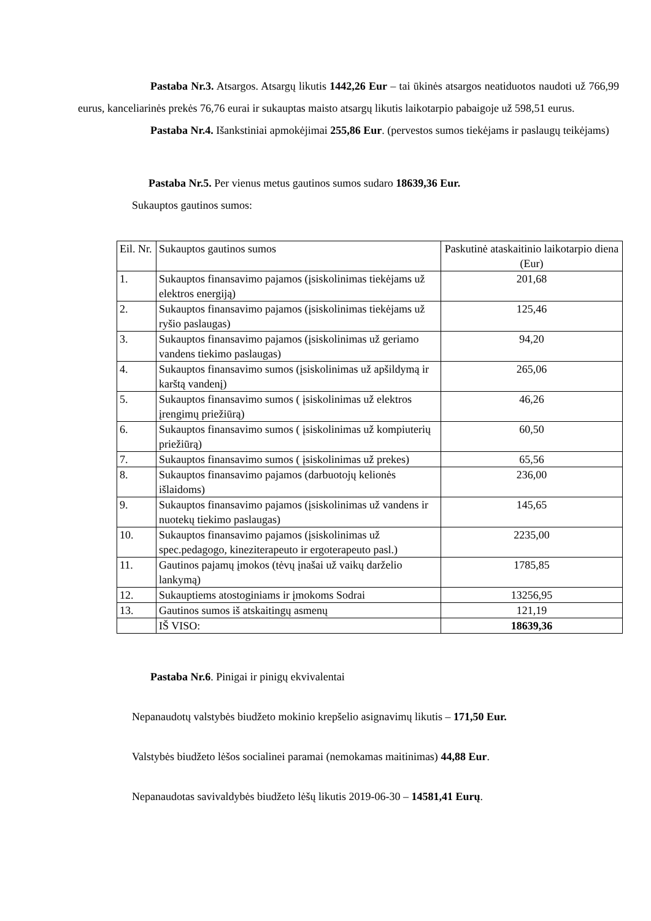Pastaba Nr.3. Atsargos. Atsargų likutis 1442,26 Eur – tai ūkinės atsargos neatiduotos naudoti už 766,99 eurus, kanceliarinės prekės 76,76 eurai ir sukauptas maisto atsargų likutis laikotarpio pabaigoje už 598,51 eurus.
Pastaba Nr.4. Išankstiniai apmokėjimai 255,86 Eur. (pervestos sumos tiekėjams ir paslaugų teikėjams)
Pastaba Nr.5. Per vienus metus gautinos sumos sudaro 18639,36 Eur.
Sukauptos gautinos sumos:
| Eil. Nr. | Sukauptos gautinos sumos | Paskutinė ataskaitinio laikotarpio diena (Eur) |
| 1. | Sukauptos finansavimo pajamos (įsiskolinimas tiekėjams už elektros energiją) | 201,68 |
| 2. | Sukauptos finansavimo pajamos (įsiskolinimas tiekėjams už ryšio paslaugas) | 125,46 |
| 3. | Sukauptos finansavimo pajamos (įsiskolinimas už geriamo vandens tiekimo paslaugas) | 94,20 |
| 4. | Sukauptos finansavimo sumos (įsiskolinimas už apšildymą ir karštą vandenį) | 265,06 |
| 5. | Sukauptos finansavimo sumos ( įsiskolinimas už elektros įrengimų priežiūrą) | 46,26 |
| 6. | Sukauptos finansavimo sumos ( įsiskolinimas už kompiuterių priežiūrą) | 60,50 |
| 7. | Sukauptos finansavimo sumos ( įsiskolinimas už prekes) | 65,56 |
| 8. | Sukauptos finansavimo pajamos (darbuotojų kelionės išlaidoms) | 236,00 |
| 9. | Sukauptos finansavimo pajamos (įsiskolinimas už vandens ir nuotekų tiekimo paslaugas) | 145,65 |
| 10. | Sukauptos finansavimo pajamos (įsiskolinimas už spec.pedagogo, kineziterapeuto ir ergoterapeuto pasl.) | 2235,00 |
| 11. | Gautinos pajamų įmokos (tėvų įnašai už vaikų darželio lankymą) | 1785,85 |
| 12. | Sukauptiems atostoginiams ir įmokoms Sodrai | 13256,95 |
| 13. | Gautinos sumos iš atskaitingų asmenų | 121,19 |
| | IŠ VISO: | 18639,36 |
Pastaba Nr.6. Pinigai ir pinigų ekvivalentai
Nepanaudotų valstybės biudžeto mokinio krepšelio asignavimų likutis – 171,50 Eur.
Valstybės biudžeto lėšos socialinei paramai (nemokamas maitinimas) 44,88 Eur.
Nepanaudotas savivaldybės biudžeto lėšų likutis 2019-06-30 – 14581,41 Eurų.